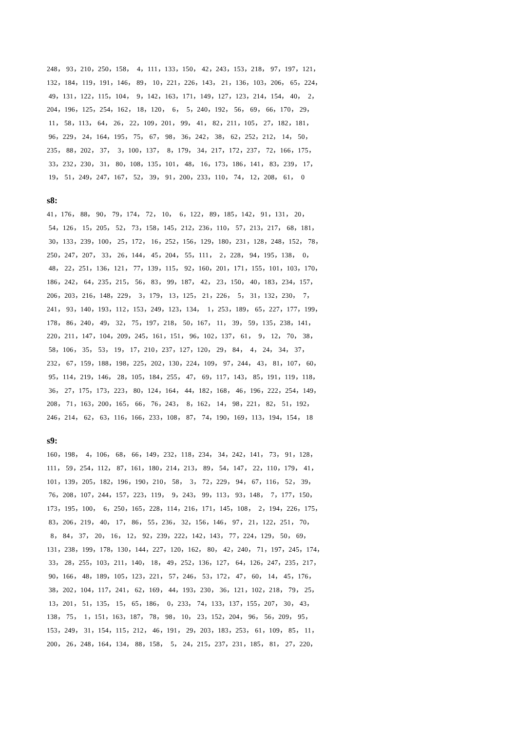248， 93，210，250，158， 4，111，133，150， 42，243，153，218， 97，197，121，
132，184，119，191，146， 89， 10，221，226，143， 21，136，103，206， 65，224，
49，131，122，115，104， 9，142，163，171，149，127，123，214，154， 40， 2，
204，196，125，254，162， 18，120， 6， 5，240，192， 56， 69， 66，170， 29，
11， 58，113， 64， 26， 22，109，201， 99， 41， 82，211，105， 27，182，181，
96，229， 24，164，195， 75， 67， 98， 36，242， 38， 62，252，212， 14， 50，
235， 88，202， 37， 3，100，137， 8，179， 34，217，172，237， 72，166，175，
33，232，230， 31， 80，108，135，101， 48， 16，173，186，141， 83，239， 17，
19， 51，249，247，167， 52， 39， 91，200，233，110， 74， 12，208， 61， 0
s8:
41，176， 88， 90， 79，174， 72， 10， 6，122， 89，185，142， 91，131， 20，
54，126， 15，205， 52， 73，158，145，212，236，110， 57，213，217， 68，181，
30，133，239，100， 25，172， 16，252，156，129，180，231，128，248，152， 78，
250，247，207， 33， 26，144， 45，204， 55，111， 2，228， 94，195，138， 0，
48， 22，251，136，121， 77，139，115， 92，160，201，171，155，101，103，170，
186，242， 64，235，215， 56， 83， 99，187， 42， 23，150， 40，183，234，157，
206，203，216，148，229， 3，179， 13，125， 21，226， 5， 31，132，230， 7，
241， 93，140，193，112，153，249，123，134， 1，253，189， 65，227，177，199，
178， 86，240， 49， 32， 75，197，218， 50，167， 11， 39， 59，135，238，141，
220，211，147，104，209，245，161，151， 96，102，137， 61， 9， 12， 70， 38，
58，106， 35， 53， 19， 17，210，237，127，120， 29， 84， 4， 24， 34， 37，
232， 67，159，188，198，225，202，130，224，109， 97，244， 43， 81，107， 60，
95，114，219，146， 28，105，184，255， 47， 69，117，143， 85，191，119，118，
36， 27，175，173，223， 80，124，164， 44，182，168， 46，196，222，254，149，
208， 71，163，200，165， 66， 76，243， 8，162， 14， 98，221， 82， 51，192，
246，214， 62， 63，116，166，233，108， 87， 74，190，169，113，194，154， 18
s9:
160，198， 4，106， 68， 66，149，232，118，234， 34，242，141， 73， 91，128，
111， 59，254，112， 87，161，180，214，213， 89， 54，147， 22，110，179， 41，
101，139，205，182，196，190，210， 58， 3， 72，229， 94， 67，116， 52， 39，
76，208，107，244，157，223，119， 9，243， 99，113， 93，148， 7，177，150，
173，195，100， 6，250，165，228，114，216，171，145，108， 2，194，226，175，
83，206，219， 40， 17， 86， 55，236， 32，156，146， 97， 21，122，251， 70，
8， 84， 37， 20， 16， 12， 92，239，222，142，143， 77，224，129， 50， 69，
131，238，199，178，130，144，227，120，162， 80， 42，240， 71，197，245，174，
33， 28，255，103，211，140， 18， 49，252，136，127， 64，126，247，235，217，
90，166， 48，189，105，123，221， 57，246， 53，172， 47， 60， 14， 45，176，
38，202，104，117，241， 62，169， 44，193，230， 36，121，102，218， 79， 25，
13，201， 51，135， 15， 65，186， 0，233， 74，133，137，155，207， 30， 43，
138， 75， 1，151，163，187， 78， 98， 10， 23，152，204， 96， 56，209， 95，
153，249， 31，154，115，212， 46，191， 29，203，183，253， 61，109， 85， 11，
200， 26，248，164，134， 88，158， 5， 24，215，237，231，185， 81， 27，220，